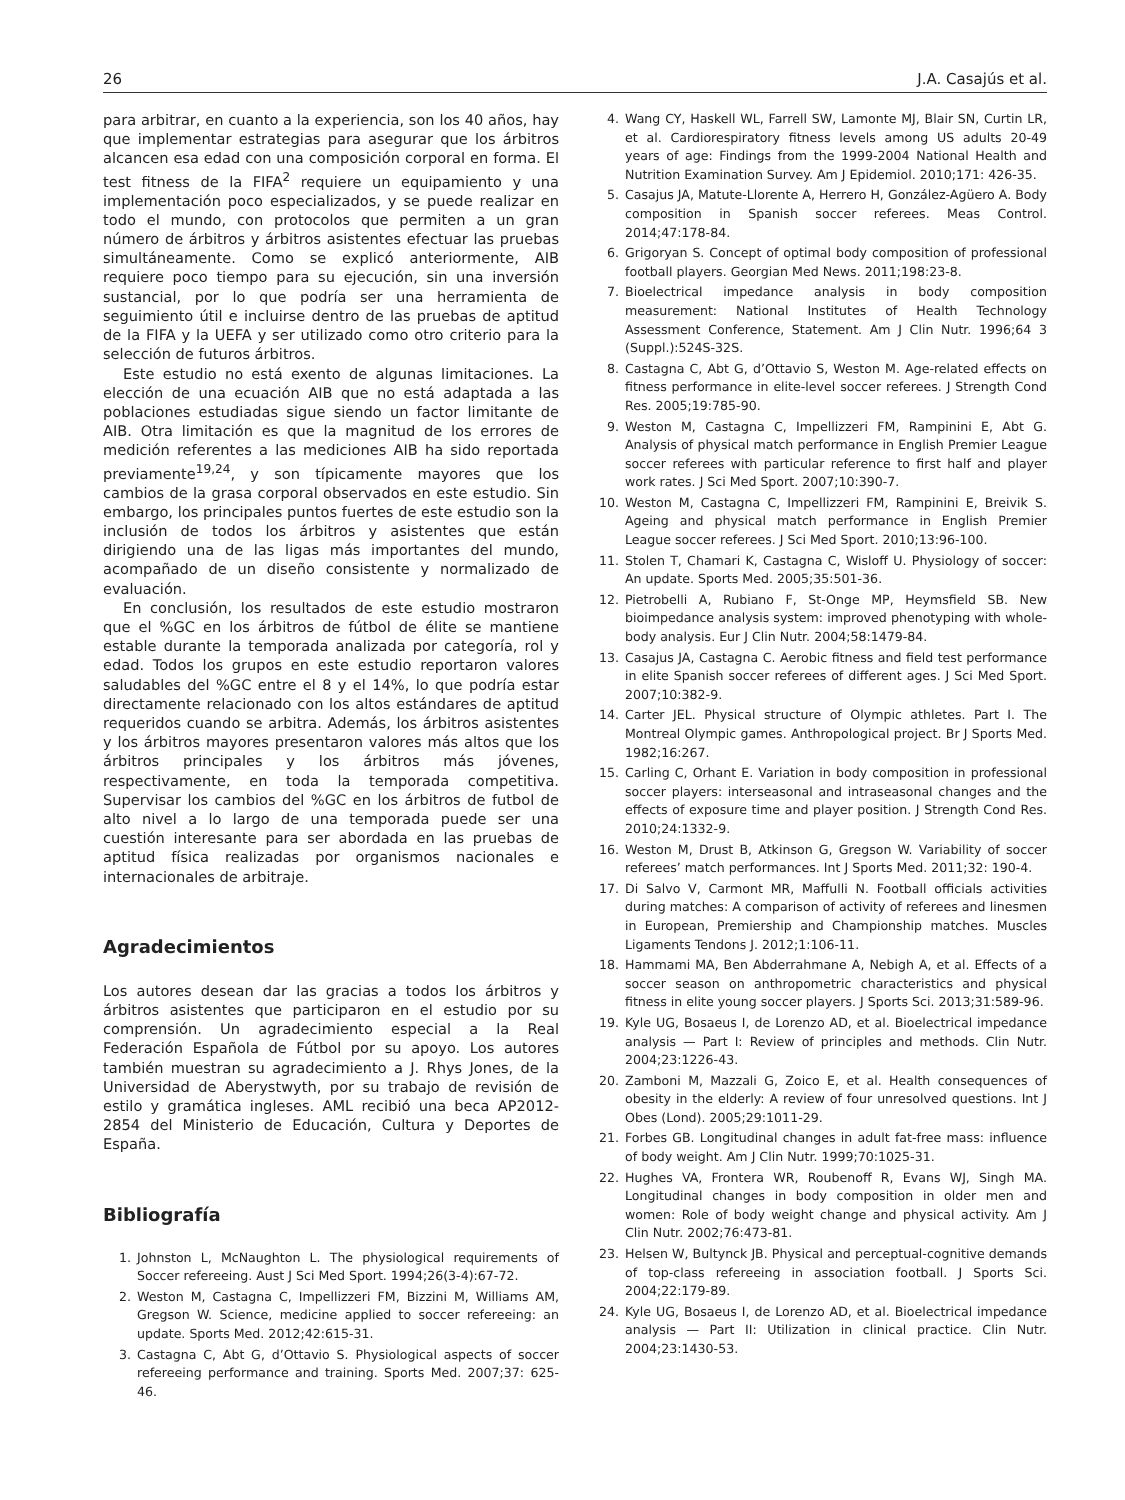26 J.A. Casajús et al.
para arbitrar, en cuanto a la experiencia, son los 40 años, hay que implementar estrategias para asegurar que los árbitros alcancen esa edad con una composición corporal en forma. El test fitness de la FIFA<sup>2</sup> requiere un equipamiento y una implementación poco especializados, y se puede realizar en todo el mundo, con protocolos que permiten a un gran número de árbitros y árbitros asistentes efectuar las pruebas simultáneamente. Como se explicó anteriormente, AIB requiere poco tiempo para su ejecución, sin una inversión sustancial, por lo que podría ser una herramienta de seguimiento útil e incluirse dentro de las pruebas de aptitud de la FIFA y la UEFA y ser utilizado como otro criterio para la selección de futuros árbitros.
Este estudio no está exento de algunas limitaciones. La elección de una ecuación AIB que no está adaptada a las poblaciones estudiadas sigue siendo un factor limitante de AIB. Otra limitación es que la magnitud de los errores de medición referentes a las mediciones AIB ha sido reportada previamente<sup>19,24</sup>, y son típicamente mayores que los cambios de la grasa corporal observados en este estudio. Sin embargo, los principales puntos fuertes de este estudio son la inclusión de todos los árbitros y asistentes que están dirigiendo una de las ligas más importantes del mundo, acompañado de un diseño consistente y normalizado de evaluación.
En conclusión, los resultados de este estudio mostraron que el %GC en los árbitros de fútbol de élite se mantiene estable durante la temporada analizada por categoría, rol y edad. Todos los grupos en este estudio reportaron valores saludables del %GC entre el 8 y el 14%, lo que podría estar directamente relacionado con los altos estándares de aptitud requeridos cuando se arbitra. Además, los árbitros asistentes y los árbitros mayores presentaron valores más altos que los árbitros principales y los árbitros más jóvenes, respectivamente, en toda la temporada competitiva. Supervisar los cambios del %GC en los árbitros de futbol de alto nivel a lo largo de una temporada puede ser una cuestión interesante para ser abordada en las pruebas de aptitud física realizadas por organismos nacionales e internacionales de arbitraje.
Agradecimientos
Los autores desean dar las gracias a todos los árbitros y árbitros asistentes que participaron en el estudio por su comprensión. Un agradecimiento especial a la Real Federación Española de Fútbol por su apoyo. Los autores también muestran su agradecimiento a J. Rhys Jones, de la Universidad de Aberystwyth, por su trabajo de revisión de estilo y gramática ingleses. AML recibió una beca AP2012-2854 del Ministerio de Educación, Cultura y Deportes de España.
Bibliografía
1. Johnston L, McNaughton L. The physiological requirements of Soccer refereeing. Aust J Sci Med Sport. 1994;26(3-4):67-72.
2. Weston M, Castagna C, Impellizzeri FM, Bizzini M, Williams AM, Gregson W. Science, medicine applied to soccer refereeing: an update. Sports Med. 2012;42:615-31.
3. Castagna C, Abt G, d’Ottavio S. Physiological aspects of soccer refereeing performance and training. Sports Med. 2007;37: 625-46.
4. Wang CY, Haskell WL, Farrell SW, Lamonte MJ, Blair SN, Curtin LR, et al. Cardiorespiratory fitness levels among US adults 20-49 years of age: Findings from the 1999-2004 National Health and Nutrition Examination Survey. Am J Epidemiol. 2010;171: 426-35.
5. Casajus JA, Matute-Llorente A, Herrero H, González-Agüero A. Body composition in Spanish soccer referees. Meas Control. 2014;47:178-84.
6. Grigoryan S. Concept of optimal body composition of professional football players. Georgian Med News. 2011;198:23-8.
7. Bioelectrical impedance analysis in body composition measurement: National Institutes of Health Technology Assessment Conference, Statement. Am J Clin Nutr. 1996;64 3 (Suppl.):524S-32S.
8. Castagna C, Abt G, d’Ottavio S, Weston M. Age-related effects on fitness performance in elite-level soccer referees. J Strength Cond Res. 2005;19:785-90.
9. Weston M, Castagna C, Impellizzeri FM, Rampinini E, Abt G. Analysis of physical match performance in English Premier League soccer referees with particular reference to first half and player work rates. J Sci Med Sport. 2007;10:390-7.
10. Weston M, Castagna C, Impellizzeri FM, Rampinini E, Breivik S. Ageing and physical match performance in English Premier League soccer referees. J Sci Med Sport. 2010;13:96-100.
11. Stolen T, Chamari K, Castagna C, Wisloff U. Physiology of soccer: An update. Sports Med. 2005;35:501-36.
12. Pietrobelli A, Rubiano F, St-Onge MP, Heymsfield SB. New bioimpedance analysis system: improved phenotyping with whole-body analysis. Eur J Clin Nutr. 2004;58:1479-84.
13. Casajus JA, Castagna C. Aerobic fitness and field test performance in elite Spanish soccer referees of different ages. J Sci Med Sport. 2007;10:382-9.
14. Carter JEL. Physical structure of Olympic athletes. Part I. The Montreal Olympic games. Anthropological project. Br J Sports Med. 1982;16:267.
15. Carling C, Orhant E. Variation in body composition in professional soccer players: interseasonal and intraseasonal changes and the effects of exposure time and player position. J Strength Cond Res. 2010;24:1332-9.
16. Weston M, Drust B, Atkinson G, Gregson W. Variability of soccer referees’ match performances. Int J Sports Med. 2011;32: 190-4.
17. Di Salvo V, Carmont MR, Maffulli N. Football officials activities during matches: A comparison of activity of referees and linesmen in European, Premiership and Championship matches. Muscles Ligaments Tendons J. 2012;1:106-11.
18. Hammami MA, Ben Abderrahmane A, Nebigh A, et al. Effects of a soccer season on anthropometric characteristics and physical fitness in elite young soccer players. J Sports Sci. 2013;31:589-96.
19. Kyle UG, Bosaeus I, de Lorenzo AD, et al. Bioelectrical impedance analysis — Part I: Review of principles and methods. Clin Nutr. 2004;23:1226-43.
20. Zamboni M, Mazzali G, Zoico E, et al. Health consequences of obesity in the elderly: A review of four unresolved questions. Int J Obes (Lond). 2005;29:1011-29.
21. Forbes GB. Longitudinal changes in adult fat-free mass: influence of body weight. Am J Clin Nutr. 1999;70:1025-31.
22. Hughes VA, Frontera WR, Roubenoff R, Evans WJ, Singh MA. Longitudinal changes in body composition in older men and women: Role of body weight change and physical activity. Am J Clin Nutr. 2002;76:473-81.
23. Helsen W, Bultynck JB. Physical and perceptual-cognitive demands of top-class refereeing in association football. J Sports Sci. 2004;22:179-89.
24. Kyle UG, Bosaeus I, de Lorenzo AD, et al. Bioelectrical impedance analysis — Part II: Utilization in clinical practice. Clin Nutr. 2004;23:1430-53.